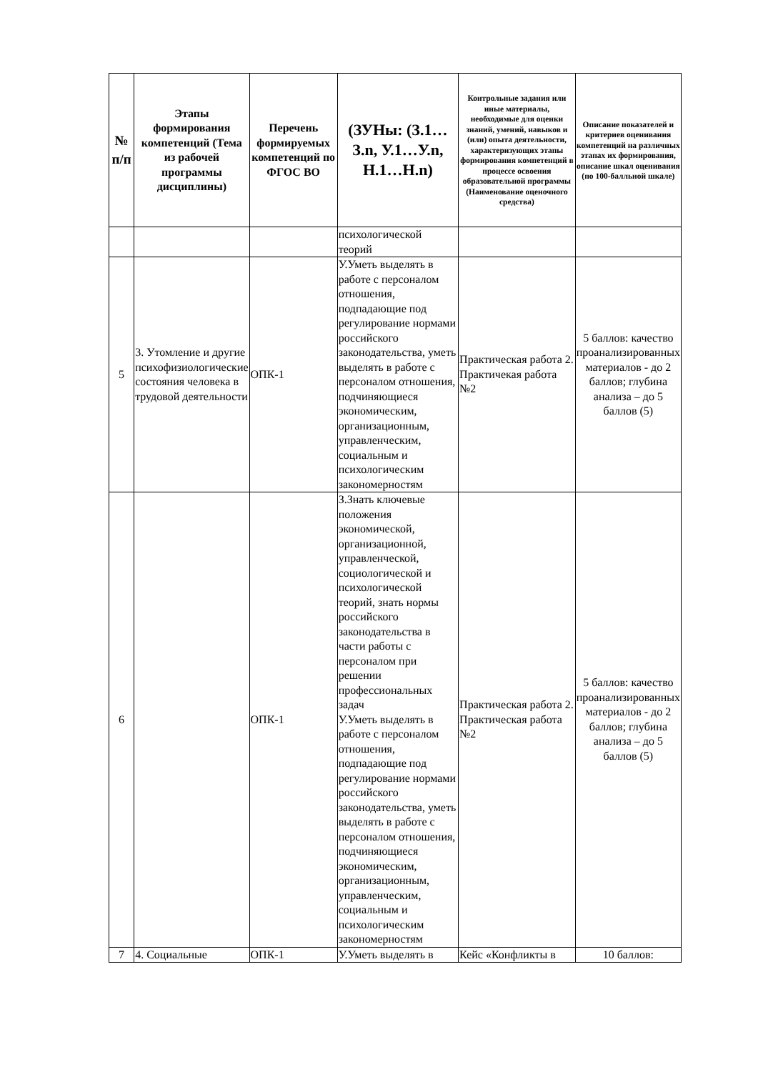| № п/п | Этапы формирования компетенций (Тема из рабочей программы дисциплины) | Перечень формируемых компетенций по ФГОС ВО | (ЗУНы: (З.1…З.n, У.1…У.n, Н.1…Н.n) | Контрольные задания или иные материалы, необходимые для оценки знаний, умений, навыков и (или) опыта деятельности, характеризующих этапы формирования компетенций в процессе освоения образовательной программы (Наименование оценочного средства) | Описание показателей и критериев оценивания компетенций на различных этапах их формирования, описание шкал оценивания (по 100-балльной шкале) |
| --- | --- | --- | --- | --- | --- |
| | | | психологической теорий | | |
| 5 | 3. Утомление и другие психофизиологические состояния человека в трудовой деятельности | ОПК-1 | У.Уметь выделять в работе с персоналом отношения, подпадающие под регулирование нормами российского законодательства, уметь выделять в работе с персоналом отношения, подчиняющиеся экономическим, организационным, управленческим, социальным и психологическим закономерностям | Практическая работа 2. Практичекая работа №2 | 5 баллов: качество проанализированных материалов - до 2 баллов; глубина анализа – до 5 баллов (5) |
| 6 | | ОПК-1 | З.Знать ключевые положения экономической, организационной, управленческой, социологической и психологической теорий, знать нормы российского законодательства в части работы с персоналом при решении профессиональных задач У.Уметь выделять в работе с персоналом отношения, подпадающие под регулирование нормами российского законодательства, уметь выделять в работе с персоналом отношения, подчиняющиеся экономическим, организационным, управленческим, социальным и психологическим закономерностям | Практическая работа 2. Практическая работа №2 | 5 баллов: качество проанализированных материалов - до 2 баллов; глубина анализа – до 5 баллов (5) |
| 7 | 4. Социальные | ОПК-1 | У.Уметь выделять в | Кейс «Конфликты в | 10 баллов: |